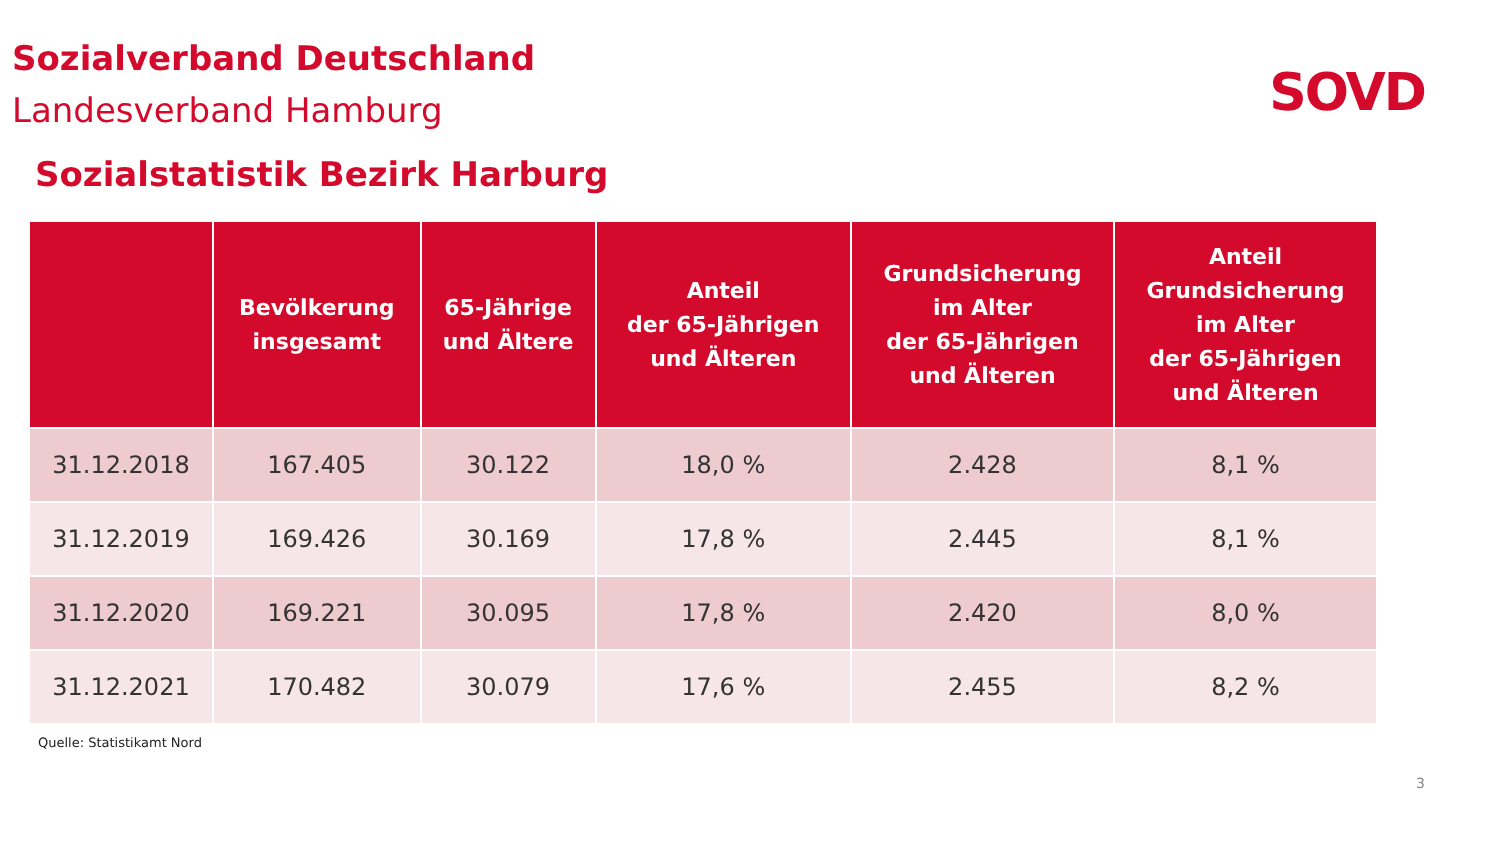Sozialverband Deutschland
Landesverband Hamburg
SOVD
Sozialstatistik Bezirk Harburg
| | Bevölkerung insgesamt | 65-Jährige und Ältere | Anteil der 65-Jährigen und Älteren | Grundsicherung im Alter der 65-Jährigen und Älteren | Anteil Grundsicherung im Alter der 65-Jährigen und Älteren |
| --- | --- | --- | --- | --- | --- |
| 31.12.2018 | 167.405 | 30.122 | 18,0 % | 2.428 | 8,1 % |
| 31.12.2019 | 169.426 | 30.169 | 17,8 % | 2.445 | 8,1 % |
| 31.12.2020 | 169.221 | 30.095 | 17,8 % | 2.420 | 8,0 % |
| 31.12.2021 | 170.482 | 30.079 | 17,6 % | 2.455 | 8,2 % |
Quelle: Statistikamt Nord
3